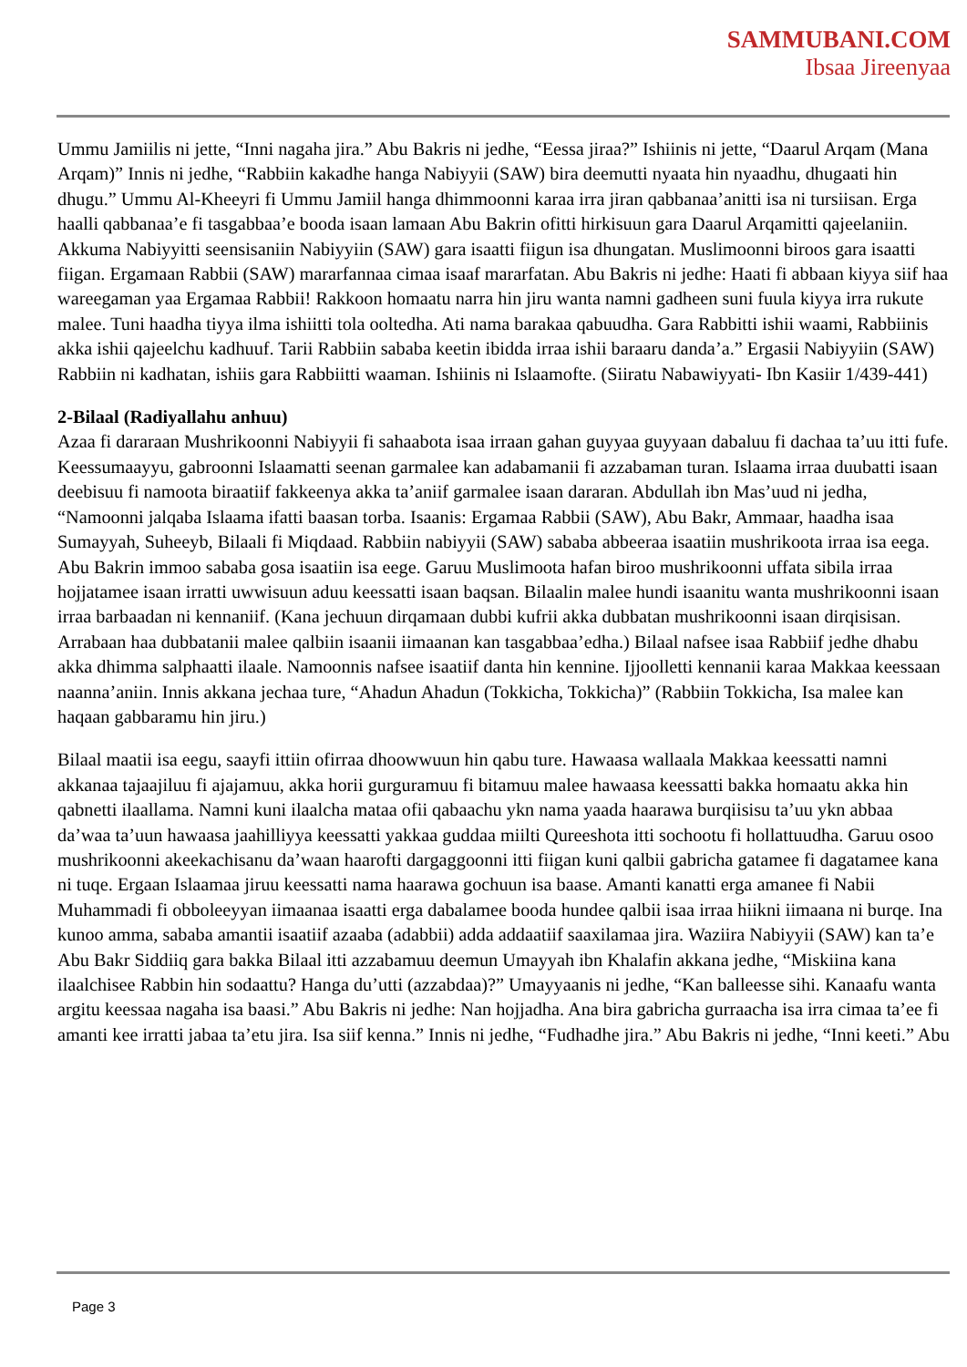SAMMUBANI.COM
Ibsaa Jireenyaa
Ummu Jamiilis ni jette, “Inni nagaha jira.” Abu Bakris ni jedhe, “Eessa jiraa?” Ishiinis ni jette, “Daarul Arqam (Mana Arqam)” Innis ni jedhe, “Rabbiin kakadhe hanga Nabiyyii (SAW) bira deemutti nyaata hin nyaadhu, dhugaati hin dhugu.” Ummu Al-Kheeyri fi Ummu Jamiil hanga dhimmoonni karaa irra jiran qabbanaa’anitti isa ni tursiisan. Erga haalli qabbanaa’e fi tasgabbaa’e booda isaan lamaan Abu Bakrin ofitti hirkisuun gara Daarul Arqamitti qajeelaniin. Akkuma Nabiyyitti seensisaniin Nabiyyiin (SAW) gara isaatti fiigun isa dhungatan. Muslimoonni biroos gara isaatti fiigan. Ergamaan Rabbii (SAW) mararfannaa cimaa isaaf mararfatan. Abu Bakris ni jedhe: Haati fi abbaan kiyya siif haa wareegaman yaa Ergamaa Rabbii! Rakkoon homaatu narra hin jiru wanta namni gadheen suni fuula kiyya irra rukute malee. Tuni haadha tiyya ilma ishiitti tola ooltedha. Ati nama barakaa qabuudha. Gara Rabbitti ishii waami, Rabbiinis akka ishii qajeelchu kadhuuf. Tarii Rabbiin sababa keetin ibidda irraa ishii baraaru danda’a.” Ergasii Nabiyyiin (SAW) Rabbiin ni kadhatan, ishiis gara Rabbiitti waaman. Ishiinis ni Islaamofte. (Siiratu Nabawiyyati- Ibn Kasiir 1/439-441)
2-Bilaal (Radiyallahu anhuu)
Azaa fi dararaan Mushrikoonni Nabiyyii fi sahaabota isaa irraan gahan guyyaa guyyaan dabaluu fi dachaa ta’uu itti fufe. Keessumaayyu, gabroonni Islaamatti seenan garmalee kan adabamanii fi azzabaman turan. Islaama irraa duubatti isaan deebisuu fi namoota biraatiif fakkeenya akka ta’aniif garmalee isaan dararan. Abdullah ibn Mas’uud ni jedha, “Namoonni jalqaba Islaama ifatti baasan torba. Isaanis: Ergamaa Rabbii (SAW), Abu Bakr, Ammaar, haadha isaa Sumayyah, Suheeyb, Bilaali fi Miqdaad. Rabbiin nabiyyii (SAW) sababa abbeeraa isaatiin mushrikoota irraa isa eega. Abu Bakrin immoo sababa gosa isaatiin isa eege. Garuu Muslimoota hafan biroo mushrikoonni uffata sibila irraa hojjatamee isaan irratti uwwisuun aduu keessatti isaan baqsan. Bilaalin malee hundi isaanitu wanta mushrikoonni isaan irraa barbaadan ni kennaniif. (Kana jechuun dirqamaan dubbi kufrii akka dubbatan mushrikoonni isaan dirqisisan. Arrabaan haa dubbatanii malee qalbiin isaanii iimaanan kan tasgabbaa’edha.) Bilaal nafsee isaa Rabbiif jedhe dhabu akka dhimma salphaatti ilaale. Namoonnis nafsee isaatiif danta hin kennine. Ijjoolletti kennanii karaa Makkaa keessaan naanna’aniin. Innis akkana jechaa ture, “Ahadun Ahadun (Tokkicha, Tokkicha)” (Rabbiin Tokkicha, Isa malee kan haqaan gabbaramu hin jiru.)
Bilaal maatii isa eegu, saayfi ittiin ofirraa dhoowwuun hin qabu ture. Hawaasa wallaala Makkaa keessatti namni akkanaa tajaajiluu fi ajajamuu, akka horii gurguramuu fi bitamuu malee hawaasa keessatti bakka homaatu akka hin qabnetti ilaallama. Namni kuni ilaalcha mataa ofii qabaachu ykn nama yaada haarawa burqiisisu ta’uu ykn abbaa da’waa ta’uun hawaasa jaahilliyya keessatti yakkaa guddaa miilti Qureeshota itti sochootu fi hollattuudha. Garuu osoo mushrikoonni akeekachisanu da’waan haarofti dargaggoonni itti fiigan kuni qalbii gabricha gatamee fi dagatamee kana ni tuqe. Ergaan Islaamaa jiruu keessatti nama haarawa gochuun isa baase. Amanti kanatti erga amanee fi Nabii Muhammadi fi obboleeyyan iimaanaa isaatti erga dabalamee booda hundee qalbii isaa irraa hiikni iimaana ni burqe. Ina kunoo amma, sababa amantii isaatiif azaaba (adabbii) adda addaatiif saaxilamaa jira. Waziira Nabiyyii (SAW) kan ta’e Abu Bakr Siddiiq gara bakka Bilaal itti azzabamuu deemun Umayyah ibn Khalafin akkana jedhe, “Miskiina kana ilaalchisee Rabbin hin sodaattu? Hanga du’utti (azzabdaa)?” Umayyaanis ni jedhe, “Kan balleesse sihi. Kanaafu wanta argitu keessaa nagaha isa baasi.” Abu Bakris ni jedhe: Nan hojjadha. Ana bira gabricha gurraacha isa irra cimaa ta’ee fi amanti kee irratti jabaa ta’etu jira. Isa siif kenna.” Innis ni jedhe, “Fudhadhe jira.” Abu Bakris ni jedhe, “Inni keeti.” Abu
Page 3